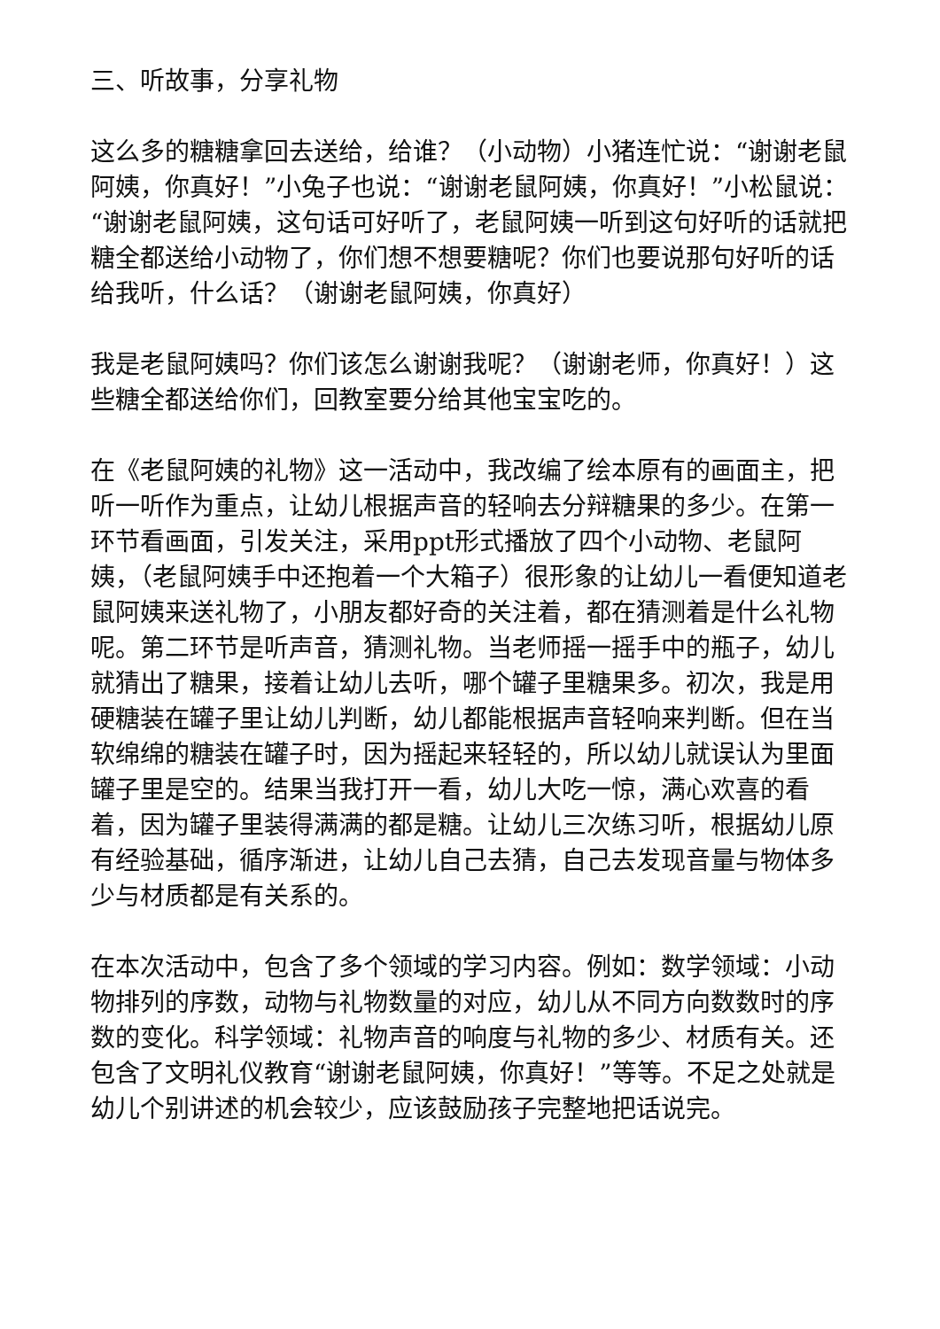三、听故事，分享礼物
这么多的糖糖拿回去送给，给谁？（小动物）小猪连忙说：“谢谢老鼠阿姨，你真好！”小兔子也说：“谢谢老鼠阿姨，你真好！”小松鼠说：“谢谢老鼠阿姨，这句话可好听了，老鼠阿姨一听到这句好听的话就把糖全都送给小动物了，你们想不想要糖呢？你们也要说那句好听的话给我听，什么话？（谢谢老鼠阿姨，你真好）
我是老鼠阿姨吗？你们该怎么谢谢我呢？（谢谢老师，你真好！）这些糖全都送给你们，回教室要分给其他宝宝吃的。
在《老鼠阿姨的礼物》这一活动中，我改编了绘本原有的画面主，把听一听作为重点，让幼儿根据声音的轻响去分辩糖果的多少。在第一环节看画面，引发关注，采用ppt形式播放了四个小动物、老鼠阿姨，（老鼠阿姨手中还抱着一个大箱子）很形象的让幼儿一看便知道老鼠阿姨来送礼物了，小朋友都好奇的关注着，都在猜测着是什么礼物呢。第二环节是听声音，猜测礼物。当老师摇一摇手中的瓶子，幼儿就猜出了糖果，接着让幼儿去听，哪个罐子里糖果多。初次，我是用硬糖装在罐子里让幼儿判断，幼儿都能根据声音轻响来判断。但在当软绵绵的糖装在罐子时，因为摇起来轻轻的，所以幼儿就误认为里面罐子里是空的。结果当我打开一看，幼儿大吃一惊，满心欢喜的看着，因为罐子里装得满满的都是糖。让幼儿三次练习听，根据幼儿原有经验基础，循序渐进，让幼儿自己去猜，自己去发现音量与物体多少与材质都是有关系的。
在本次活动中，包含了多个领域的学习内容。例如：数学领域：小动物排列的序数，动物与礼物数量的对应，幼儿从不同方向数数时的序数的变化。科学领域：礼物声音的响度与礼物的多少、材质有关。还包含了文明礼仪教育“谢谢老鼠阿姨，你真好！”等等。不足之处就是幼儿个别讲述的机会较少，应该鼓励孩子完整地把话说完。